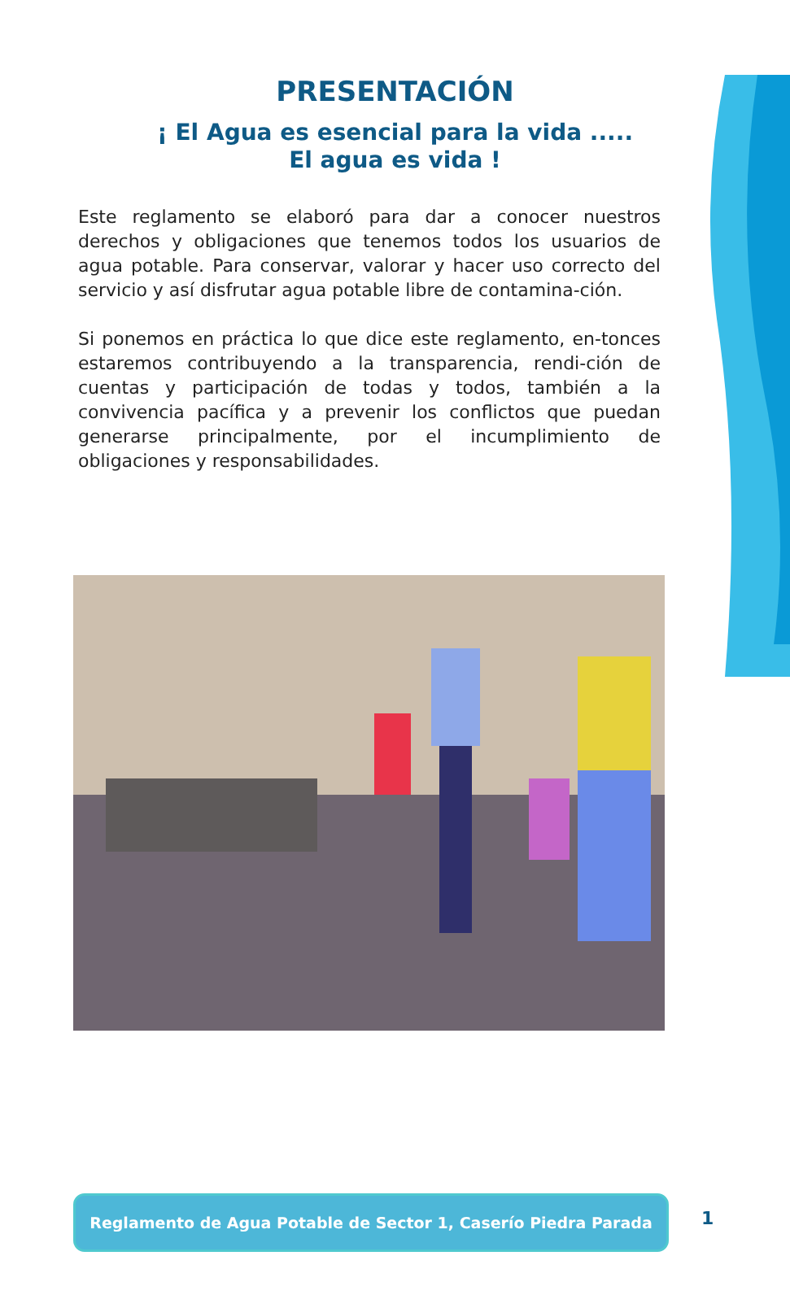PRESENTACIÓN
¡ El Agua es esencial para la vida .....
El agua es vida !
Este reglamento se elaboró para dar a conocer nuestros derechos y obligaciones que tenemos todos los usuarios de agua potable. Para conservar, valorar y hacer uso correcto del servicio y así disfrutar agua potable libre de contamina-ción.
Si ponemos en práctica lo que dice este reglamento, en-tonces estaremos contribuyendo a la transparencia, rendi-ción de cuentas y participación de todas y todos, también a la convivencia pacífica y a prevenir los conflictos que puedan generarse principalmente, por el incumplimiento de obligaciones y responsabilidades.
Reglamento de Agua Potable de Sector 1, Caserío Piedra Parada
1